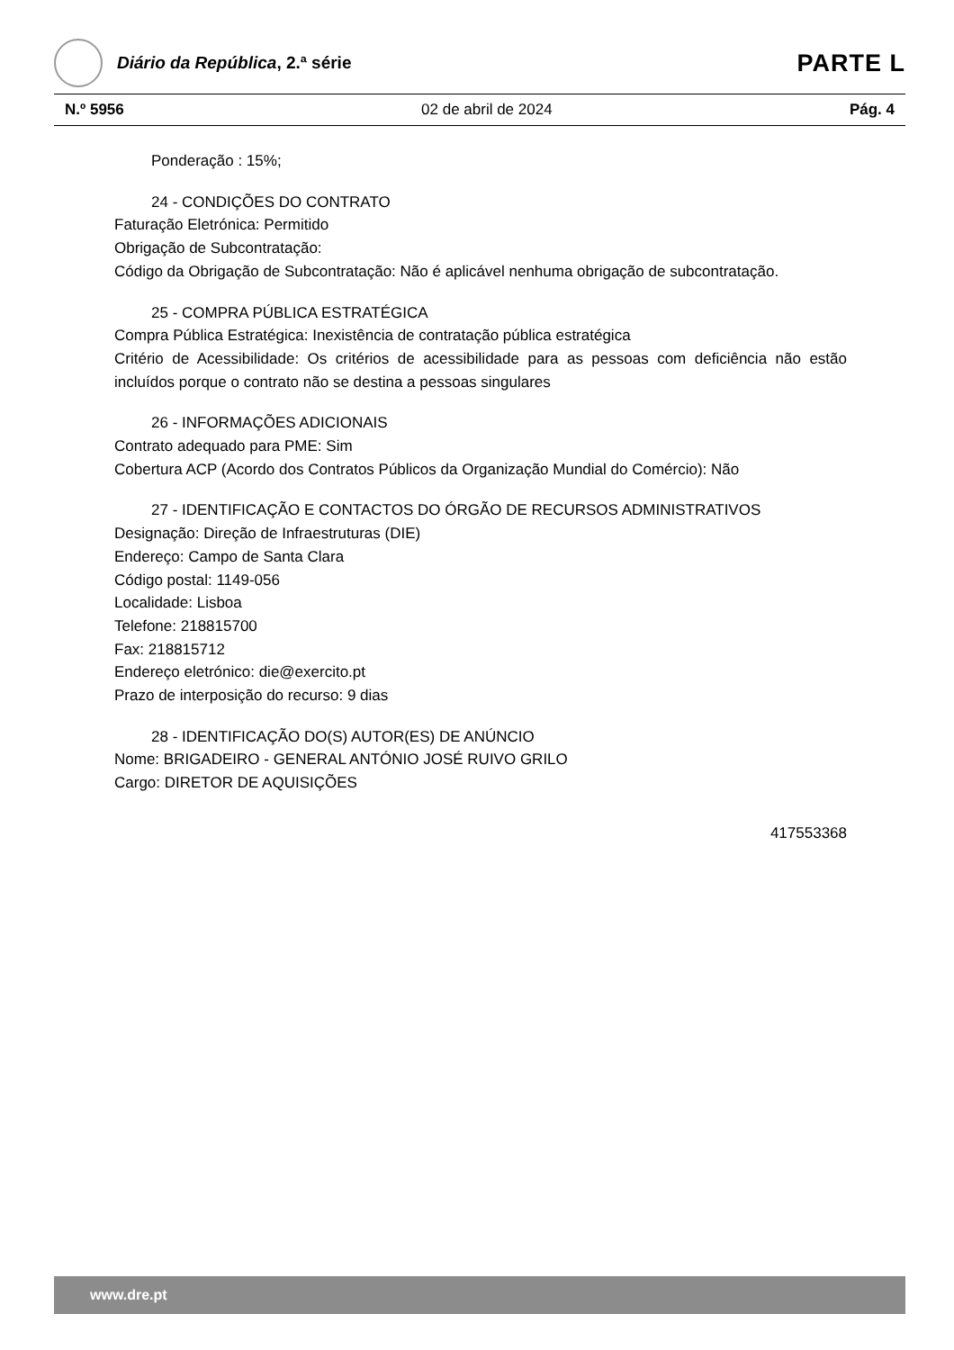Diário da República, 2.ª série
PARTE L
N.º 5956 02 de abril de 2024 Pág. 4
Ponderação : 15%;
24 - CONDIÇÕES DO CONTRATO
Faturação Eletrónica: Permitido
Obrigação de Subcontratação:
Código da Obrigação de Subcontratação: Não é aplicável nenhuma obrigação de subcontratação.
25 - COMPRA PÚBLICA ESTRATÉGICA
Compra Pública Estratégica: Inexistência de contratação pública estratégica
Critério de Acessibilidade: Os critérios de acessibilidade para as pessoas com deficiência não estão incluídos porque o contrato não se destina a pessoas singulares
26 - INFORMAÇÕES ADICIONAIS
Contrato adequado para PME: Sim
Cobertura ACP (Acordo dos Contratos Públicos da Organização Mundial do Comércio): Não
27 - IDENTIFICAÇÃO E CONTACTOS DO ÓRGÃO DE RECURSOS ADMINISTRATIVOS
Designação: Direção de Infraestruturas (DIE)
Endereço: Campo de Santa Clara
Código postal: 1149-056
Localidade: Lisboa
Telefone: 218815700
Fax: 218815712
Endereço eletrónico: die@exercito.pt
Prazo de interposição do recurso: 9 dias
28 - IDENTIFICAÇÃO DO(S) AUTOR(ES) DE ANÚNCIO
Nome: BRIGADEIRO - GENERAL ANTÓNIO JOSÉ RUIVO GRILO
Cargo: DIRETOR DE AQUISIÇÕES
417553368
www.dre.pt